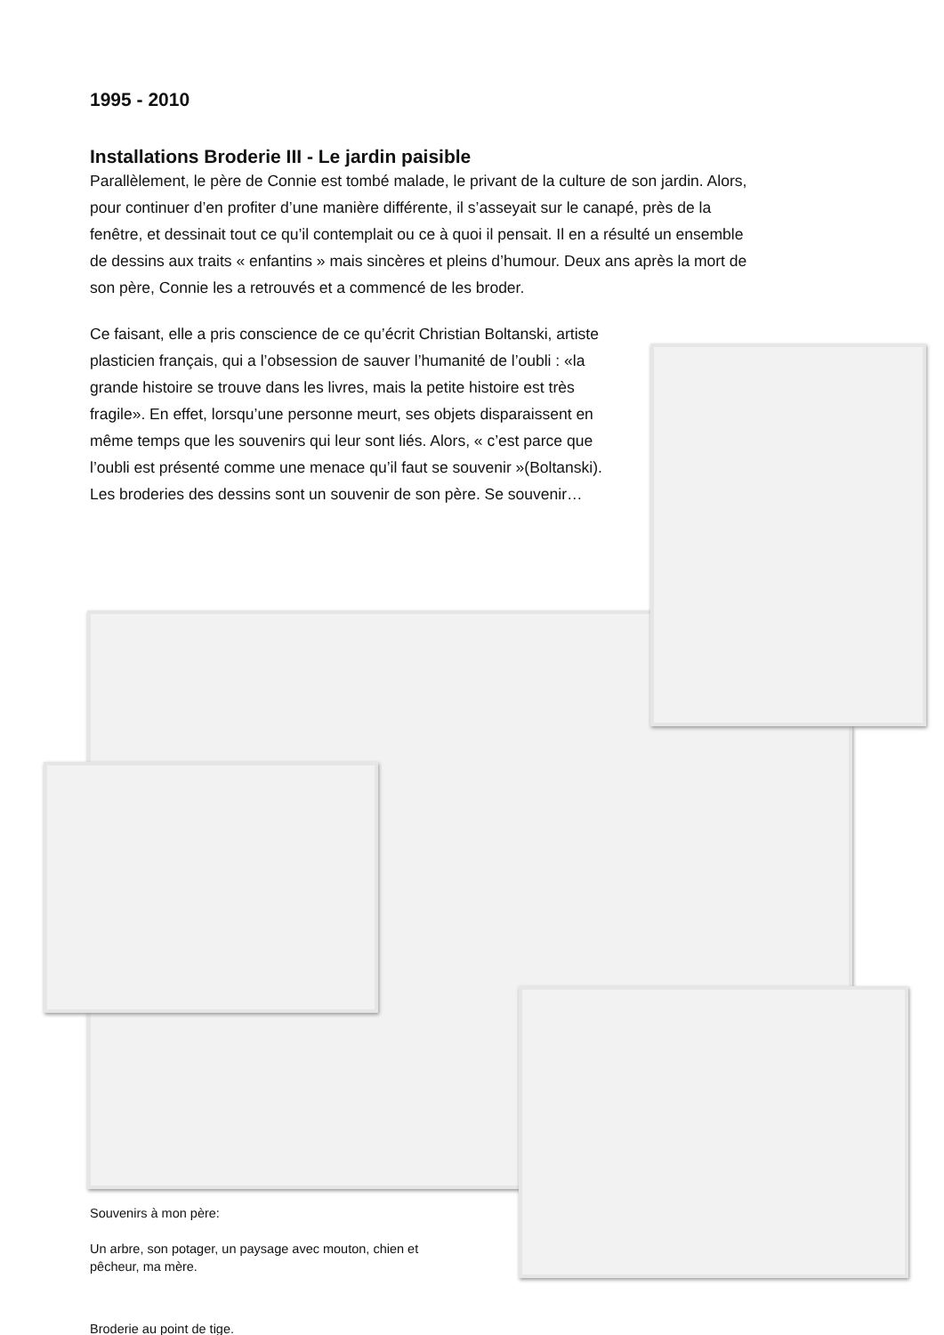1995 - 2010
Installations Broderie III - Le jardin paisible
Parallèlement, le père de Connie est tombé malade, le privant de la culture de son jardin. Alors, pour continuer d’en profiter d’une manière différente, il s’asseyait sur le canapé, près de la fenêtre, et dessinait tout ce qu’il contemplait ou ce à quoi il pensait. Il en a résulté un ensemble de dessins aux traits « enfantins » mais sincères et pleins d’humour. Deux ans après la mort de son père, Connie les a retrouvés et a commencé de les broder.
Ce faisant, elle a pris conscience de ce qu’écrit Christian Boltanski, artiste plasticien français, qui a l’obsession de sauver l’humanité de l’oubli : «la grande histoire se trouve dans les livres, mais la petite histoire est très fragile». En effet, lorsqu’une personne meurt, ses objets disparaissent en même temps que les souvenirs qui leur sont liés. Alors, « c’est parce que l’oubli est présenté comme une menace qu’il faut se souvenir »(Boltanski). Les broderies des dessins sont un souvenir de son père. Se souvenir…
Souvenirs à mon père:
Un arbre, son potager, un paysage avec mouton, chien et pêcheur, ma mère.
Broderie au point de tige.